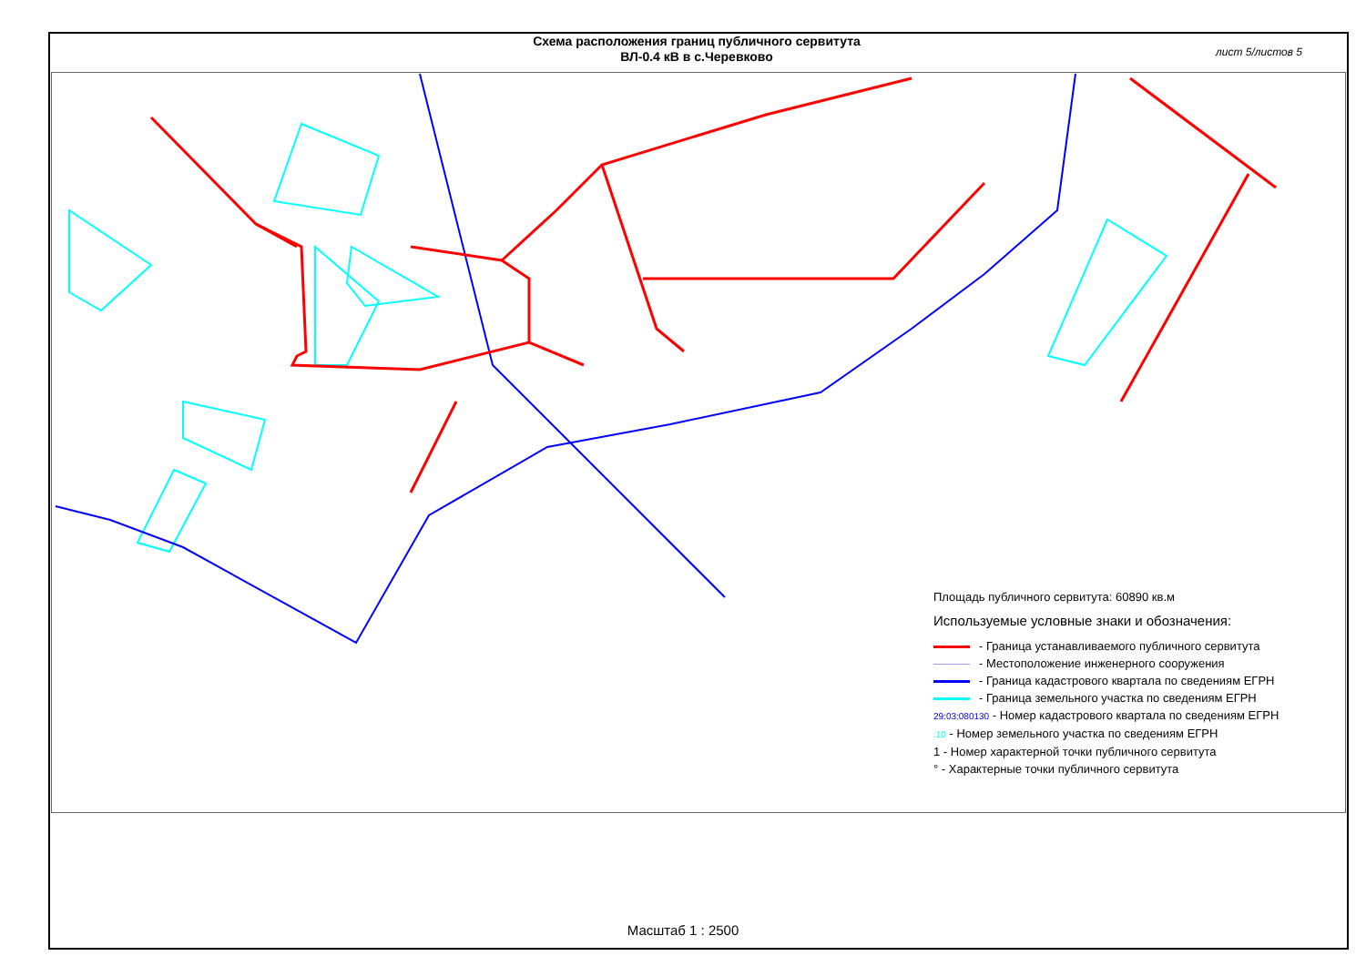Схема расположения границ публичного сервитута
ВЛ-0.4 кВ в с.Черевково
лист 5/листов 5
Площадь публичного сервитута: 60890 кв.м
Используемые условные знаки и обозначения:
- Граница устанавливаемого публичного сервитута
- Местоположение инженерного сооружения
- Граница кадастрового квартала по сведениям ЕГРН
- Граница земельного участка по сведениям ЕГРН
29:03:080130 - Номер кадастрового квартала по сведениям ЕГРН
:10 - Номер земельного участка по сведениям ЕГРН
1 - Номер характерной точки публичного сервитута
° - Характерные точки публичного сервитута
Масштаб 1 : 2500